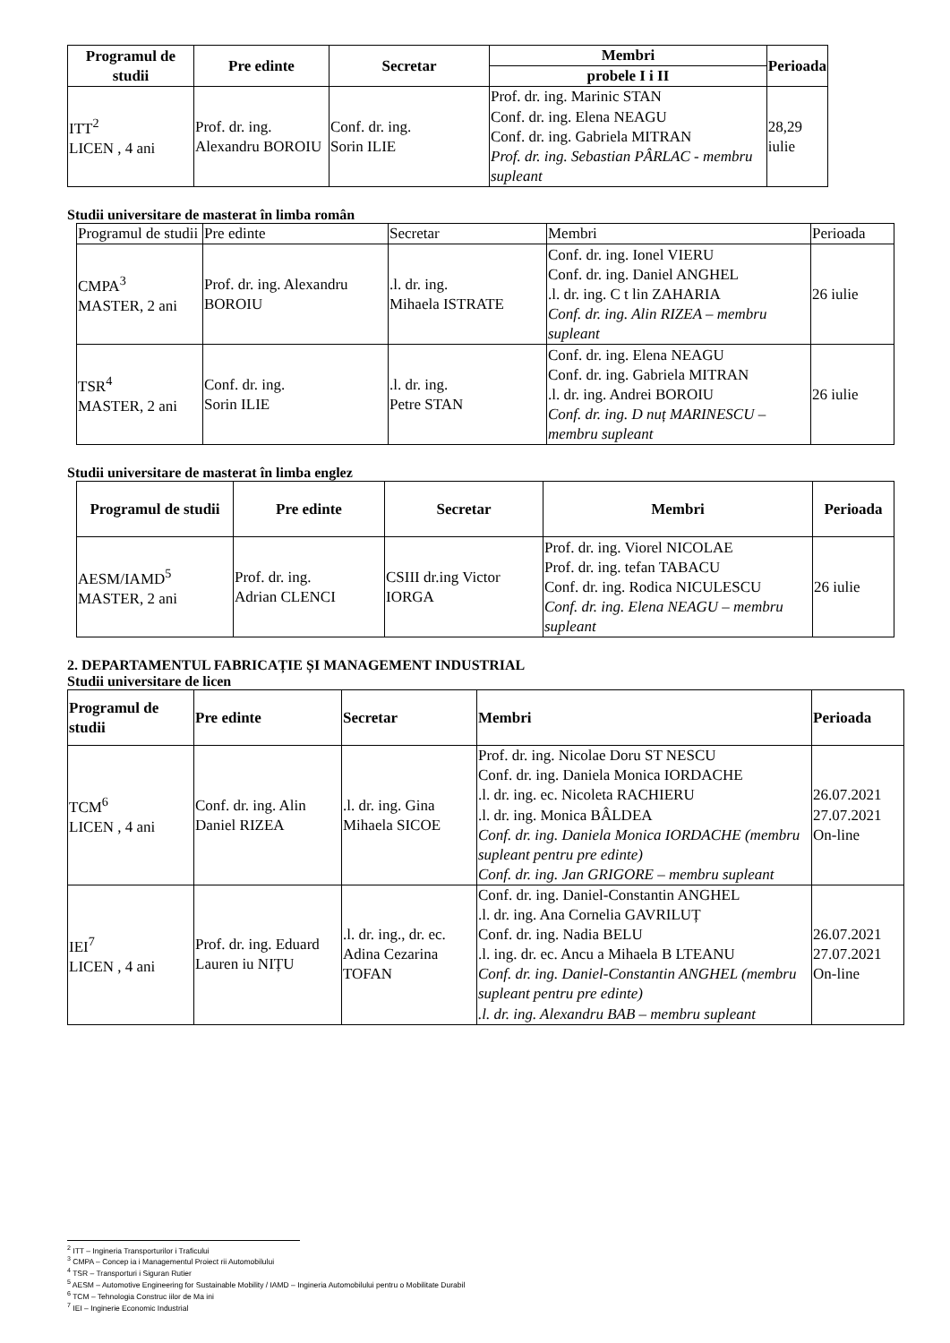| Programul de studii | Pre edinte | Secretar | Membri | Perioada |
| --- | --- | --- | --- | --- |
| | | | probele I i II | |
| ITT<sup>2</sup> LICEN , 4 ani | Prof. dr. ing. Alexandru BOROIU | Conf. dr. ing. Sorin ILIE | Prof. dr. ing. Marinic STAN Conf. dr. ing. Elena NEAGU Conf. dr. ing. Gabriela MITRAN Prof. dr. ing. Sebastian PÂRLAC - membru supleant | 28,29 iulie |
Studii universitare de masterat în limba român
| Programul de studii | Pre edinte | Secretar | Membri | Perioada |
| CMPA<sup>3</sup> MASTER, 2 ani | Prof. dr. ing. Alexandru BOROIU | .l. dr. ing. Mihaela ISTRATE | Conf. dr. ing. Ionel VIERU Conf. dr. ing. Daniel ANGHEL .l. dr. ing. C t lin ZAHARIA Conf. dr. ing. Alin RIZEA – membru supleant | 26 iulie |
| TSR<sup>4</sup> MASTER, 2 ani | Conf. dr. ing. Sorin ILIE | .l. dr. ing. Petre STAN | Conf. dr. ing. Elena NEAGU Conf. dr. ing. Gabriela MITRAN .l. dr. ing. Andrei BOROIU Conf. dr. ing. D nuț MARINESCU – membru supleant | 26 iulie |
Studii universitare de masterat în limba englez
| Programul de studii | Pre edinte | Secretar | Membri | Perioada |
| --- | --- | --- | --- | --- |
| AESM/IAMD<sup>5</sup> MASTER, 2 ani | Prof. dr. ing. Adrian CLENCI | CSIII dr.ing Victor IORGA | Prof. dr. ing. Viorel NICOLAE Prof. dr. ing. tefan TABACU Conf. dr. ing. Rodica NICULESCU Conf. dr. ing. Elena NEAGU – membru supleant | 26 iulie |
2. DEPARTAMENTUL FABRICAȚIE ȘI MANAGEMENT INDUSTRIAL
Studii universitare de licen
| Programul de studii | Pre edinte | Secretar | Membri | Perioada |
| --- | --- | --- | --- | --- |
| TCM<sup>6</sup> LICEN , 4 ani | Conf. dr. ing. Alin Daniel RIZEA | .l. dr. ing. Gina Mihaela SICOE | Prof. dr. ing. Nicolae Doru ST NESCU Conf. dr. ing. Daniela Monica IORDACHE .l. dr. ing. ec. Nicoleta RACHIERU .l. dr. ing. Monica BÂLDEA Conf. dr. ing. Daniela Monica IORDACHE (membru supleant pentru pre edinte) Conf. dr. ing. Jan GRIGORE – membru supleant | 26.07.2021 27.07.2021 On-line |
| IEI<sup>7</sup> LICEN , 4 ani | Prof. dr. ing. Eduard Lauren iu NIȚU | .l. dr. ing., dr. ec. Adina Cezarina TOFAN | Conf. dr. ing. Daniel-Constantin ANGHEL .l. dr. ing. Ana Cornelia GAVRILUȚ Conf. dr. ing. Nadia BELU .l. ing. dr. ec. Ancu a Mihaela B LTEANU Conf. dr. ing. Daniel-Constantin ANGHEL (membru supleant pentru pre edinte) .l. dr. ing. Alexandru BAB – membru supleant | 26.07.2021 27.07.2021 On-line |
<sup>2</sup> ITT – Ingineria Transporturilor i Traficului
<sup>3</sup> CMPA – Concep ia i Managementul Proiect rii Automobilului
<sup>4</sup> TSR – Transporturi i Siguran Rutier
<sup>5</sup> AESM – Automotive Engineering for Sustainable Mobility / IAMD – Ingineria Automobilului pentru o Mobilitate Durabil
<sup>6</sup> TCM – Tehnologia Construc iilor de Ma ini
<sup>7</sup> IEI – Inginerie Economic Industrial